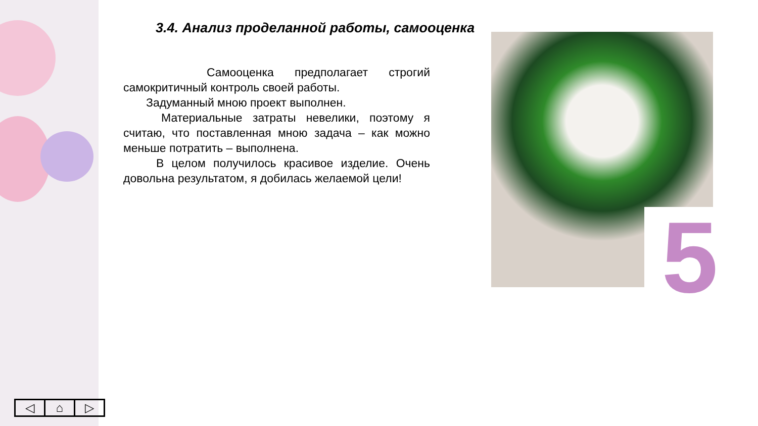3.4. Анализ проделанной работы, самооценка
Самооценка предполагает строгий самокритичный контроль своей работы.
Задуманный мною проект выполнен.
Материальные затраты невелики, поэтому я считаю, что поставленная мною задача – как можно меньше потратить – выполнена.
В целом получилось красивое изделие. Очень довольна результатом, я добилась желаемой цели!
5
◁ ⌂ ▷